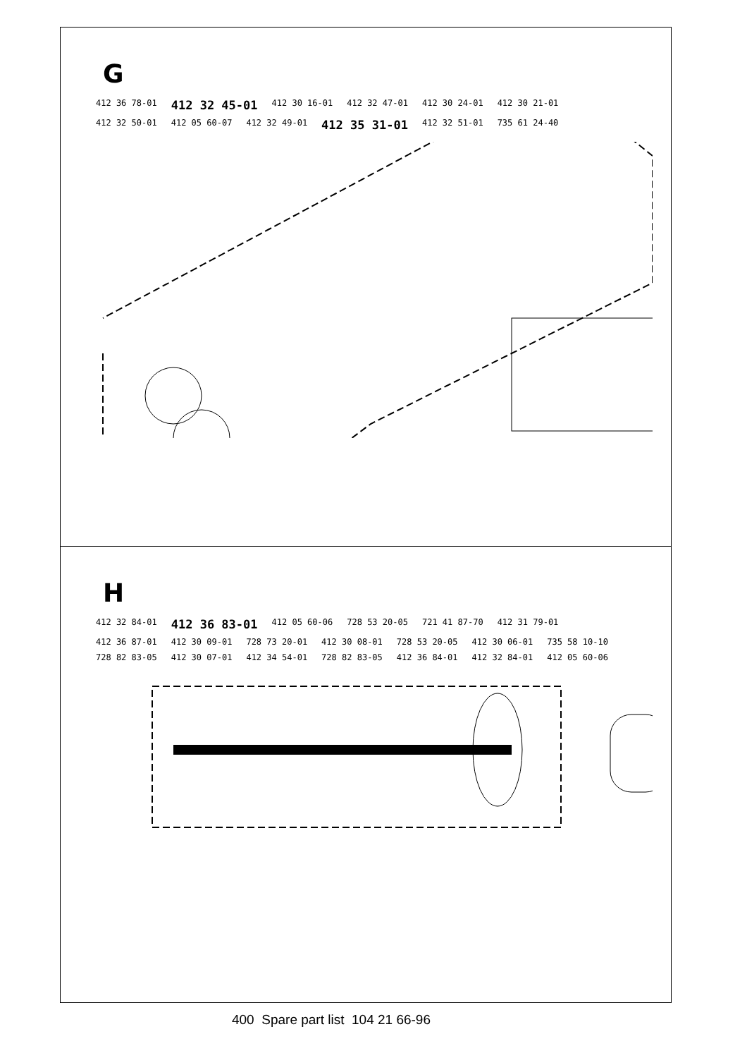G
412 36 78-01 412 32 45-01 412 30 16-01 412 32 47-01 412 30 24-01 412 30 21-01 412 32 50-01 412 05 60-07 412 32 49-01 412 35 31-01 412 32 51-01 735 61 24-40
H
412 32 84-01 412 36 83-01 412 05 60-06 728 53 20-05 721 41 87-70 412 31 79-01 412 36 87-01 412 30 09-01 728 73 20-01 412 30 08-01 728 53 20-05 412 30 06-01 735 58 10-10 728 82 83-05 412 30 07-01 412 34 54-01 728 82 83-05 412 36 84-01 412 32 84-01 412 05 60-06
400 Spare part list 104 21 66-96